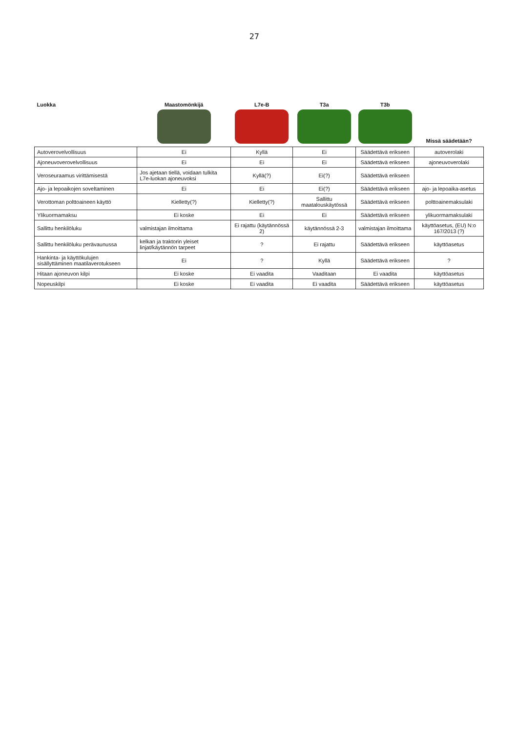27
| Luokka | Maastomönkijä | L7e-B | T3a | T3b | Missä säädetään? |
| --- | --- | --- | --- | --- | --- |
| Autoverovelvollisuus | Ei | Kyllä | Ei | Säädettävä erikseen | autoverolaki |
| Ajoneuvoverovelvollisuus | Ei | Ei | Ei | Säädettävä erikseen | ajoneuvoverolaki |
| Veroseuraamus virittämisestä | Jos ajetaan tiellä, voidaan tulkita L7e-luokan ajoneuvoksi | Kyllä(?) | Ei(?) | Säädettävä erikseen | |
| Ajo- ja lepoaikojen soveltaminen | Ei | Ei | Ei(?) | Säädettävä erikseen | ajo- ja lepoaika-asetus |
| Verottoman polttoaineen käyttö | Kielletty(?) | Kielletty(?) | Sallittu maatalouskäytössä | Säädettävä erikseen | polttoainemaksulaki |
| Ylikuormamaksu | Ei koske | Ei | Ei | Säädettävä erikseen | ylikuormamaksulaki |
| Sallittu henkilöluku | valmistajan ilmoittama | Ei rajattu (käytännössä 2) | käytännössä 2-3 | valmistajan ilmoittama | käyttöasetus, (EU) N:o 167/2013 (?) |
| Sallittu henkilöluku perävaunussa | kelkan ja traktorin yleiset linjat/käytännön tarpeet | ? | Ei rajattu | Säädettävä erikseen | käyttöasetus |
| Hankinta- ja käyttökulujen sisällyttäminen maatilaverotukseen | Ei | ? | Kyllä | Säädettävä erikseen | ? |
| Hitaan ajoneuvon kilpi | Ei koske | Ei vaadita | Vaaditaan | Ei vaadita | käyttöasetus |
| Nopeuskilpi | Ei koske | Ei vaadita | Ei vaadita | Säädettävä erikseen | käyttöasetus |